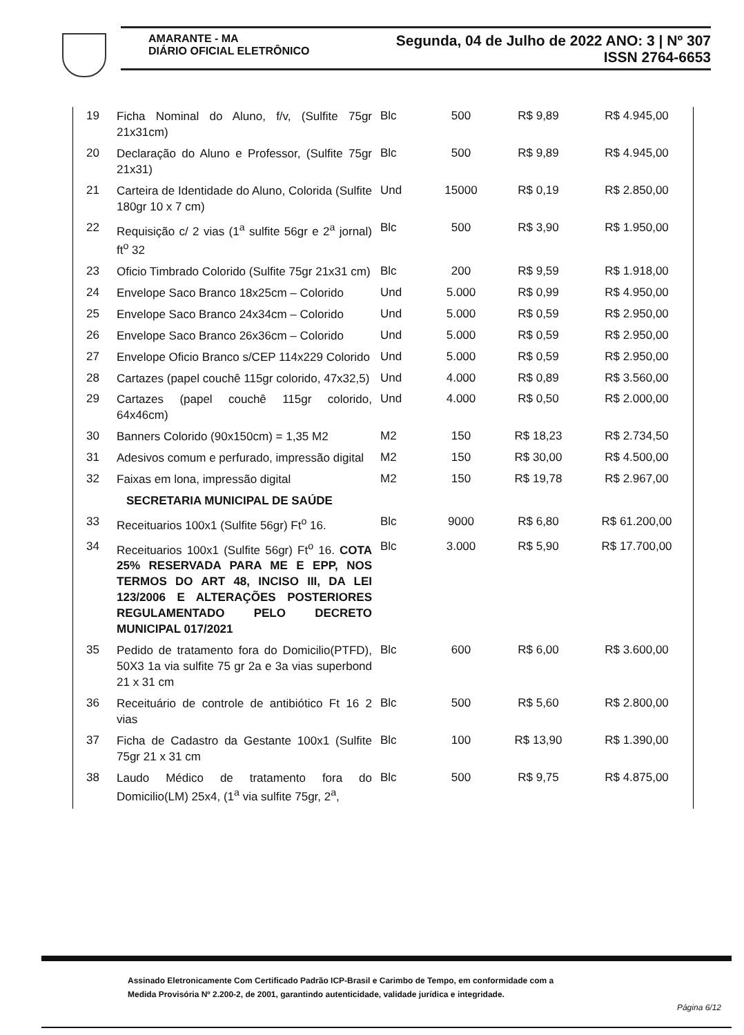AMARANTE - MA
DIÁRIO OFICIAL ELETRÔNICO
Segunda, 04 de Julho de 2022 ANO: 3 | Nº 307
ISSN 2764-6653
| 19 | Ficha Nominal do Aluno, f/v, (Sulfite 75gr 21x31cm) | Blc | 500 | R$ 9,89 | R$ 4.945,00 |
| 20 | Declaração do Aluno e Professor, (Sulfite 75gr 21x31) | Blc | 500 | R$ 9,89 | R$ 4.945,00 |
| 21 | Carteira de Identidade do Aluno, Colorida (Sulfite 180gr 10 x 7 cm) | Und | 15000 | R$ 0,19 | R$ 2.850,00 |
| 22 | Requisição c/ 2 vias (1<sup>a</sup> sulfite 56gr e 2<sup>a</sup> jornal) ft<sup>o</sup> 32 | Blc | 500 | R$ 3,90 | R$ 1.950,00 |
| 23 | Oficio Timbrado Colorido (Sulfite 75gr 21x31 cm) | Blc | 200 | R$ 9,59 | R$ 1.918,00 |
| 24 | Envelope Saco Branco 18x25cm – Colorido | Und | 5.000 | R$ 0,99 | R$ 4.950,00 |
| 25 | Envelope Saco Branco 24x34cm – Colorido | Und | 5.000 | R$ 0,59 | R$ 2.950,00 |
| 26 | Envelope Saco Branco 26x36cm – Colorido | Und | 5.000 | R$ 0,59 | R$ 2.950,00 |
| 27 | Envelope Oficio Branco s/CEP 114x229 Colorido | Und | 5.000 | R$ 0,59 | R$ 2.950,00 |
| 28 | Cartazes (papel couchê 115gr colorido, 47x32,5) | Und | 4.000 | R$ 0,89 | R$ 3.560,00 |
| 29 | Cartazes (papel couchê 115gr colorido, 64x46cm) | Und | 4.000 | R$ 0,50 | R$ 2.000,00 |
| 30 | Banners Colorido (90x150cm) = 1,35 M2 | M2 | 150 | R$ 18,23 | R$ 2.734,50 |
| 31 | Adesivos comum e perfurado, impressão digital | M2 | 150 | R$ 30,00 | R$ 4.500,00 |
| 32 | Faixas em lona, impressão digital | M2 | 150 | R$ 19,78 | R$ 2.967,00 |
| | SECRETARIA MUNICIPAL DE SAÚDE | | | | |
| 33 | Receituarios 100x1 (Sulfite 56gr) Ft<sup>o</sup> 16. | Blc | 9000 | R$ 6,80 | R$ 61.200,00 |
| 34 | Receituarios 100x1 (Sulfite 56gr) Ft<sup>o</sup> 16. COTA 25% RESERVADA PARA ME E EPP, NOS TERMOS DO ART 48, INCISO III, DA LEI 123/2006 E ALTERAÇÕES POSTERIORES REGULAMENTADO PELO DECRETO MUNICIPAL 017/2021 | Blc | 3.000 | R$ 5,90 | R$ 17.700,00 |
| 35 | Pedido de tratamento fora do Domicilio(PTFD), 50X3 1a via sulfite 75 gr 2a e 3a vias superbond 21 x 31 cm | Blc | 600 | R$ 6,00 | R$ 3.600,00 |
| 36 | Receituário de controle de antibiótico Ft 16 2 vias | Blc | 500 | R$ 5,60 | R$ 2.800,00 |
| 37 | Ficha de Cadastro da Gestante 100x1 (Sulfite 75gr 21 x 31 cm | Blc | 100 | R$ 13,90 | R$ 1.390,00 |
| 38 | Laudo Médico de tratamento fora do Domicilio(LM) 25x4, (1<sup>a</sup> via sulfite 75gr, 2<sup>a</sup>, | Blc | 500 | R$ 9,75 | R$ 4.875,00 |
Assinado Eletronicamente Com Certificado Padrão ICP-Brasil e Carimbo de Tempo, em conformidade com a
Medida Provisória Nº 2.200-2, de 2001, garantindo autenticidade, validade jurídica e integridade.
Página 6/12